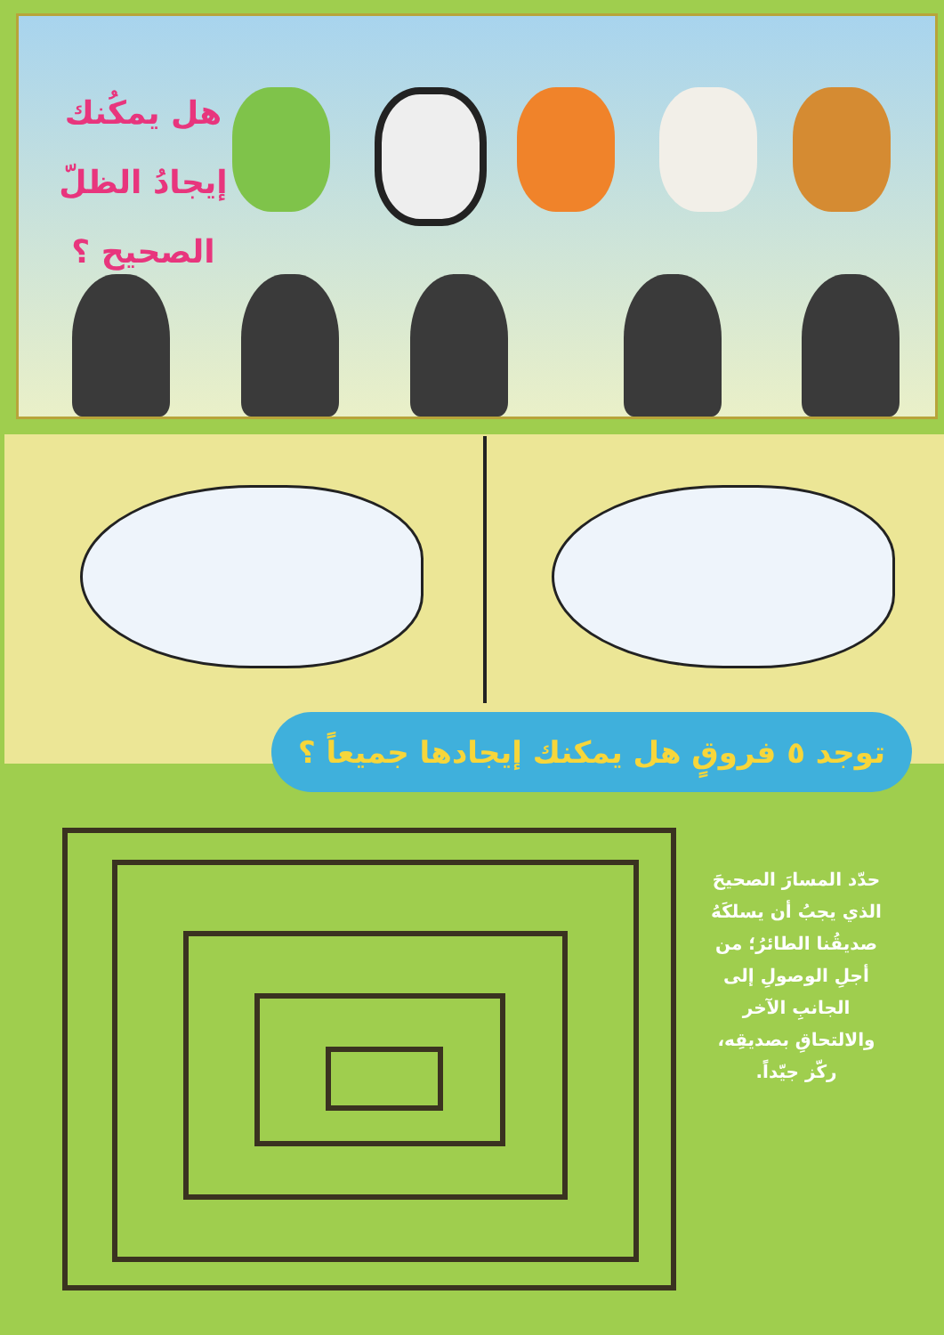هل يمكُنك إيجادُ الظلّ الصحيح ؟
توجد ٥ فروقٍ هل يمكنك إيجادها جميعاً ؟
حدّد المسارَ الصحيحَ الذي يجبُ أن يسلكَهُ صديقُنا الطائرُ؛ من أجلِ الوصولِ إلى الجانبِ الآخر والالتحاقِ بصديقِه، ركّز جيّداً.